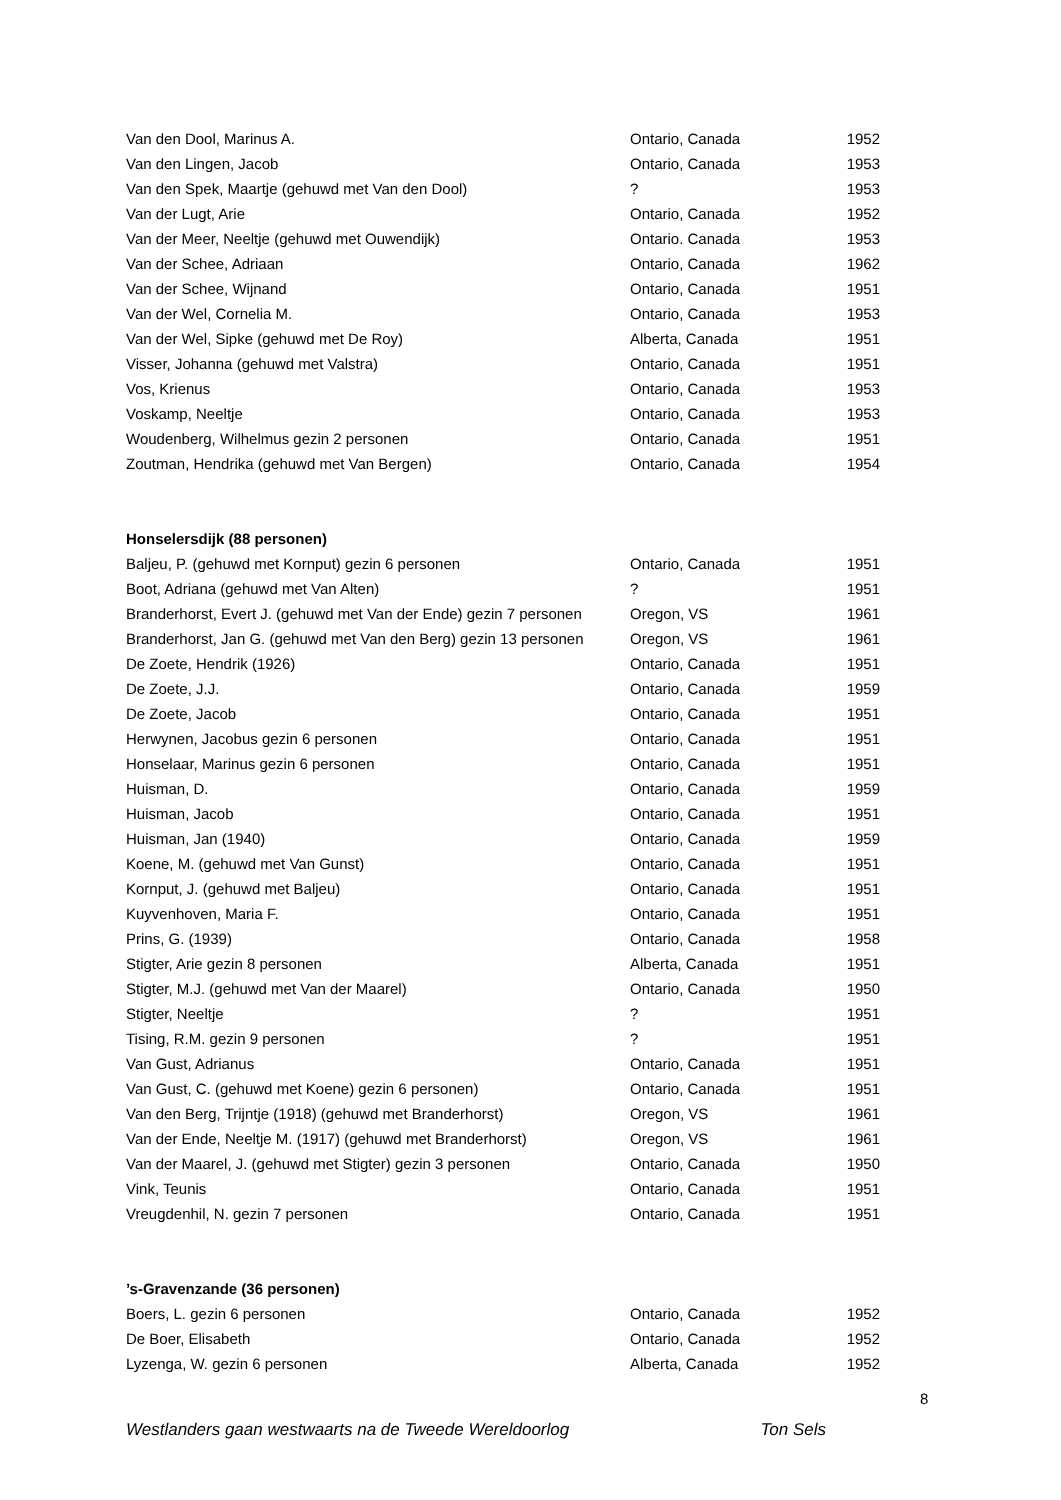| Van den Dool, Marinus A. | Ontario, Canada | 1952 |
| Van den Lingen, Jacob | Ontario, Canada | 1953 |
| Van den Spek, Maartje (gehuwd met Van den Dool) | ? | 1953 |
| Van der Lugt, Arie | Ontario, Canada | 1952 |
| Van der Meer, Neeltje (gehuwd met Ouwendijk) | Ontario. Canada | 1953 |
| Van der Schee, Adriaan | Ontario, Canada | 1962 |
| Van der Schee, Wijnand | Ontario, Canada | 1951 |
| Van der Wel, Cornelia M. | Ontario, Canada | 1953 |
| Van der Wel, Sipke (gehuwd met De Roy) | Alberta, Canada | 1951 |
| Visser, Johanna (gehuwd met Valstra) | Ontario, Canada | 1951 |
| Vos, Krienus | Ontario, Canada | 1953 |
| Voskamp, Neeltje | Ontario, Canada | 1953 |
| Woudenberg, Wilhelmus gezin 2 personen | Ontario, Canada | 1951 |
| Zoutman, Hendrika (gehuwd met Van Bergen) | Ontario, Canada | 1954 |
| Honselersdijk (88 personen) | | |
| Baljeu, P. (gehuwd met Kornput) gezin 6 personen | Ontario, Canada | 1951 |
| Boot, Adriana (gehuwd met Van Alten) | ? | 1951 |
| Branderhorst, Evert J. (gehuwd met Van der Ende) gezin 7 personen | Oregon, VS | 1961 |
| Branderhorst, Jan G. (gehuwd met Van den Berg) gezin 13 personen | Oregon, VS | 1961 |
| De Zoete, Hendrik (1926) | Ontario, Canada | 1951 |
| De Zoete, J.J. | Ontario, Canada | 1959 |
| De Zoete, Jacob | Ontario, Canada | 1951 |
| Herwynen, Jacobus gezin 6 personen | Ontario, Canada | 1951 |
| Honselaar, Marinus gezin 6 personen | Ontario, Canada | 1951 |
| Huisman, D. | Ontario, Canada | 1959 |
| Huisman, Jacob | Ontario, Canada | 1951 |
| Huisman, Jan (1940) | Ontario, Canada | 1959 |
| Koene, M. (gehuwd met Van Gunst) | Ontario, Canada | 1951 |
| Kornput, J. (gehuwd met Baljeu) | Ontario, Canada | 1951 |
| Kuyvenhoven, Maria F. | Ontario, Canada | 1951 |
| Prins, G. (1939) | Ontario, Canada | 1958 |
| Stigter, Arie gezin 8 personen | Alberta, Canada | 1951 |
| Stigter, M.J. (gehuwd met Van der Maarel) | Ontario, Canada | 1950 |
| Stigter, Neeltje | ? | 1951 |
| Tising, R.M. gezin 9 personen | ? | 1951 |
| Van Gust, Adrianus | Ontario, Canada | 1951 |
| Van Gust, C. (gehuwd met Koene) gezin 6 personen) | Ontario, Canada | 1951 |
| Van den Berg, Trijntje (1918) (gehuwd met Branderhorst) | Oregon, VS | 1961 |
| Van der Ende, Neeltje M. (1917) (gehuwd met Branderhorst) | Oregon, VS | 1961 |
| Van der Maarel, J. (gehuwd met Stigter) gezin 3 personen | Ontario, Canada | 1950 |
| Vink, Teunis | Ontario, Canada | 1951 |
| Vreugdenhil, N. gezin 7 personen | Ontario, Canada | 1951 |
| ’s-Gravenzande (36 personen) | | |
| Boers, L. gezin 6 personen | Ontario, Canada | 1952 |
| De Boer, Elisabeth | Ontario, Canada | 1952 |
| Lyzenga, W. gezin 6 personen | Alberta, Canada | 1952 |
8
Westlanders gaan westwaarts na de Tweede Wereldoorlog Ton Sels